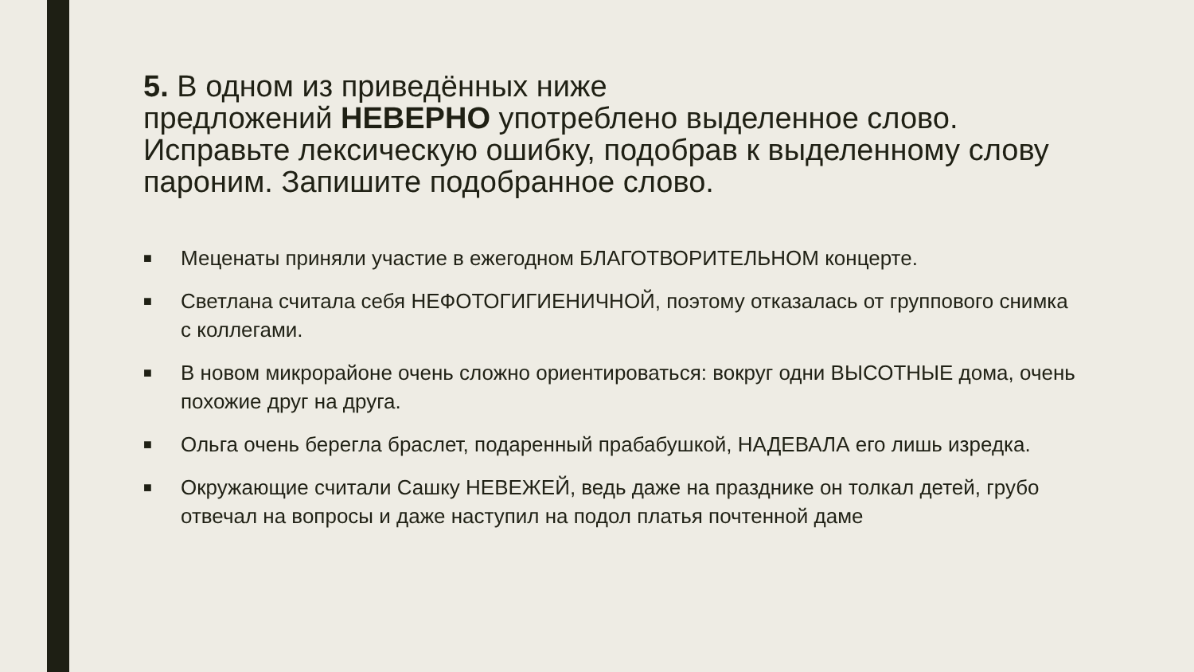5. В одном из приведённых ниже
предложений НЕВЕРНО употреблено выделенное слово. Исправьте лексическую ошибку, подобрав к выделенному слову пароним. Запишите подобранное слово.
■ Меценаты приняли участие в ежегодном БЛАГОТВОРИТЕЛЬНОМ концерте.
■ Светлана считала себя НЕФОТОГИГИЕНИЧНОЙ, поэтому отказалась от группового снимка с коллегами.
■ В новом микрорайоне очень сложно ориентироваться: вокруг одни ВЫСОТНЫЕ дома, очень похожие друг на друга.
■ Ольга очень берегла браслет, подаренный прабабушкой, НАДЕВАЛА его лишь изредка.
■ Окружающие считали Сашку НЕВЕЖЕЙ, ведь даже на празднике он толкал детей, грубо отвечал на вопросы и даже наступил на подол платья почтенной даме